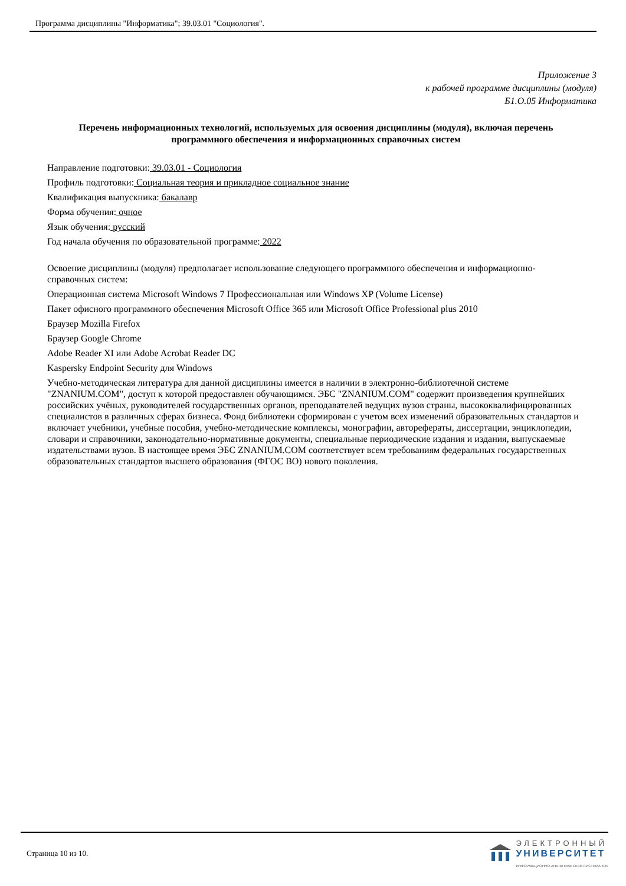Программа дисциплины "Информатика"; 39.03.01 "Социология".
Приложение 3
к рабочей программе дисциплины (модуля)
Б1.О.05 Информатика
Перечень информационных технологий, используемых для освоения дисциплины (модуля), включая перечень программного обеспечения и информационных справочных систем
Направление подготовки: 39.03.01 - Социология
Профиль подготовки: Социальная теория и прикладное социальное знание
Квалификация выпускника: бакалавр
Форма обучения: очное
Язык обучения: русский
Год начала обучения по образовательной программе: 2022
Освоение дисциплины (модуля) предполагает использование следующего программного обеспечения и информационно-справочных систем:
Операционная система Microsoft Windows 7 Профессиональная или Windows XP (Volume License)
Пакет офисного программного обеспечения Microsoft Office 365 или Microsoft Office Professional plus 2010
Браузер Mozilla Firefox
Браузер Google Chrome
Adobe Reader XI или Adobe Acrobat Reader DC
Kaspersky Endpoint Security для Windows
Учебно-методическая литература для данной дисциплины имеется в наличии в электронно-библиотечной системе "ZNANIUM.COM", доступ к которой предоставлен обучающимся. ЭБС "ZNANIUM.COM" содержит произведения крупнейших российских учёных, руководителей государственных органов, преподавателей ведущих вузов страны, высококвалифицированных специалистов в различных сферах бизнеса. Фонд библиотеки сформирован с учетом всех изменений образовательных стандартов и включает учебники, учебные пособия, учебно-методические комплексы, монографии, авторефераты, диссертации, энциклопедии, словари и справочники, законодательно-нормативные документы, специальные периодические издания и издания, выпускаемые издательствами вузов. В настоящее время ЭБС ZNANIUM.COM соответствует всем требованиям федеральных государственных образовательных стандартов высшего образования (ФГОС ВО) нового поколения.
Страница 10 из 10.
ЭЛЕКТРОННЫЙ
УНИВЕРСИТЕТ
ИНФОРМАЦИОННО-АНАЛИТИЧЕСКАЯ СИСТЕМА КФУ